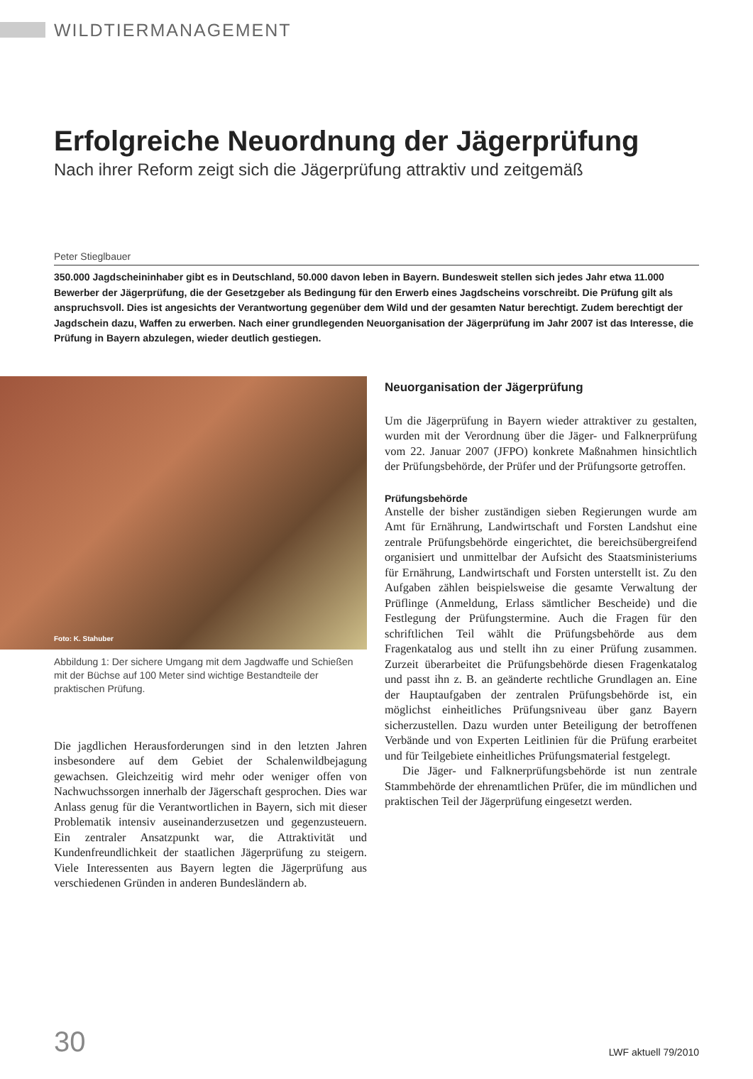WILDTIERMANAGEMENT
Erfolgreiche Neuordnung der Jägerprüfung
Nach ihrer Reform zeigt sich die Jägerprüfung attraktiv und zeitgemäß
Peter Stieglbauer
350.000 Jagdscheininhaber gibt es in Deutschland, 50.000 davon leben in Bayern. Bundesweit stellen sich jedes Jahr etwa 11.000 Bewerber der Jägerprüfung, die der Gesetzgeber als Bedingung für den Erwerb eines Jagdscheins vorschreibt. Die Prüfung gilt als anspruchsvoll. Dies ist angesichts der Verantwortung gegenüber dem Wild und der gesamten Natur berechtigt. Zudem berechtigt der Jagdschein dazu, Waffen zu erwerben. Nach einer grundlegenden Neuorganisation der Jägerprüfung im Jahr 2007 ist das Interesse, die Prüfung in Bayern abzulegen, wieder deutlich gestiegen.
Foto: K. Stahuber
Abbildung 1: Der sichere Umgang mit dem Jagdwaffe und Schießen mit der Büchse auf 100 Meter sind wichtige Bestandteile der praktischen Prüfung.
Die jagdlichen Herausforderungen sind in den letzten Jahren insbesondere auf dem Gebiet der Schalenwildbejagung gewachsen. Gleichzeitig wird mehr oder weniger offen von Nachwuchssorgen innerhalb der Jägerschaft gesprochen. Dies war Anlass genug für die Verantwortlichen in Bayern, sich mit dieser Problematik intensiv auseinanderzusetzen und gegenzusteuern. Ein zentraler Ansatzpunkt war, die Attraktivität und Kundenfreundlichkeit der staatlichen Jägerprüfung zu steigern. Viele Interessenten aus Bayern legten die Jägerprüfung aus verschiedenen Gründen in anderen Bundesländern ab.
Neuorganisation der Jägerprüfung
Um die Jägerprüfung in Bayern wieder attraktiver zu gestalten, wurden mit der Verordnung über die Jäger- und Falknerprüfung vom 22. Januar 2007 (JFPO) konkrete Maßnahmen hinsichtlich der Prüfungsbehörde, der Prüfer und der Prüfungsorte getroffen.
Prüfungsbehörde
Anstelle der bisher zuständigen sieben Regierungen wurde am Amt für Ernährung, Landwirtschaft und Forsten Landshut eine zentrale Prüfungsbehörde eingerichtet, die bereichsübergreifend organisiert und unmittelbar der Aufsicht des Staatsministeriums für Ernährung, Landwirtschaft und Forsten unterstellt ist. Zu den Aufgaben zählen beispielsweise die gesamte Verwaltung der Prüflinge (Anmeldung, Erlass sämtlicher Bescheide) und die Festlegung der Prüfungstermine. Auch die Fragen für den schriftlichen Teil wählt die Prüfungsbehörde aus dem Fragenkatalog aus und stellt ihn zu einer Prüfung zusammen. Zurzeit überarbeitet die Prüfungsbehörde diesen Fragenkatalog und passt ihn z. B. an geänderte rechtliche Grundlagen an. Eine der Hauptaufgaben der zentralen Prüfungsbehörde ist, ein möglichst einheitliches Prüfungsniveau über ganz Bayern sicherzustellen. Dazu wurden unter Beteiligung der betroffenen Verbände und von Experten Leitlinien für die Prüfung erarbeitet und für Teilgebiete einheitliches Prüfungsmaterial festgelegt.
Die Jäger- und Falknerprüfungsbehörde ist nun zentrale Stammbehörde der ehrenamtlichen Prüfer, die im mündlichen und praktischen Teil der Jägerprüfung eingesetzt werden.
30 LWF aktuell 79/2010